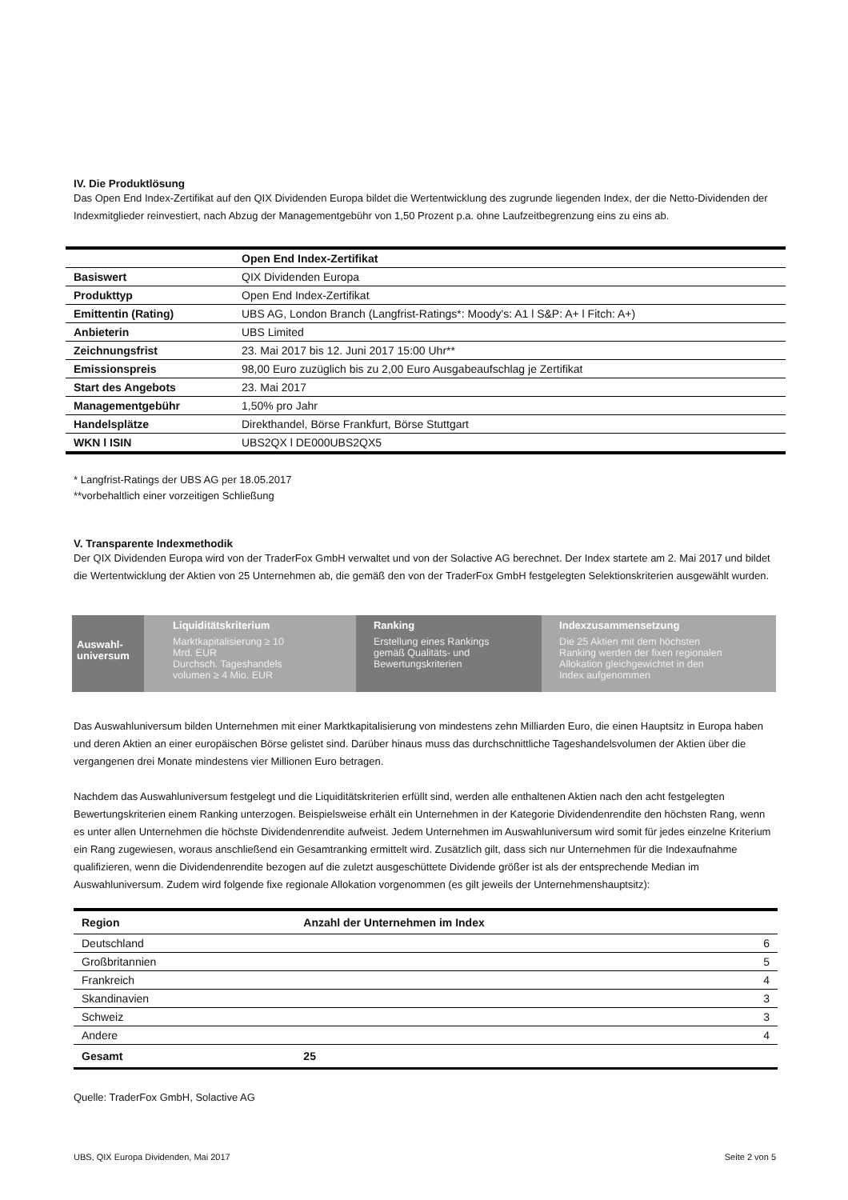IV. Die Produktlösung
Das Open End Index-Zertifikat auf den QIX Dividenden Europa bildet die Wertentwicklung des zugrunde liegenden Index, der die Netto-Dividenden der Indexmitglieder reinvestiert, nach Abzug der Managementgebühr von 1,50 Prozent p.a. ohne Laufzeitbegrenzung eins zu eins ab.
| | Open End Index-Zertifikat |
| Basiswert | QIX Dividenden Europa |
| Produkttyp | Open End Index-Zertifikat |
| Emittentin (Rating) | UBS AG, London Branch (Langfrist-Ratings*: Moody's: A1 l S&P: A+ l Fitch: A+) |
| Anbieterin | UBS Limited |
| Zeichnungsfrist | 23. Mai 2017 bis 12. Juni 2017 15:00 Uhr** |
| Emissionspreis | 98,00 Euro zuzüglich bis zu 2,00 Euro Ausgabeaufschlag je Zertifikat |
| Start des Angebots | 23. Mai 2017 |
| Managementgebühr | 1,50% pro Jahr |
| Handelsplätze | Direkthandel, Börse Frankfurt, Börse Stuttgart |
| WKN l ISIN | UBS2QX l DE000UBS2QX5 |
* Langfrist-Ratings der UBS AG per 18.05.2017
**vorbehaltlich einer vorzeitigen Schließung
V. Transparente Indexmethodik
Der QIX Dividenden Europa wird von der TraderFox GmbH verwaltet und von der Solactive AG berechnet. Der Index startete am 2. Mai 2017 und bildet die Wertentwicklung der Aktien von 25 Unternehmen ab, die gemäß den von der TraderFox GmbH festgelegten Selektionskriterien ausgewählt wurden.
Auswahl-
universum
Liquiditätskriterium
Marktkapitalisierung ≥ 10
Mrd. EUR
Durchsch. Tageshandels
volumen ≥ 4 Mio. EUR
Ranking
Erstellung eines Rankings
gemäß Qualitäts- und
Bewertungskriterien
Indexzusammensetzung
Die 25 Aktien mit dem höchsten
Ranking werden der fixen regionalen
Allokation gleichgewichtet in den
Index aufgenommen
Das Auswahluniversum bilden Unternehmen mit einer Marktkapitalisierung von mindestens zehn Milliarden Euro, die einen Hauptsitz in Europa haben und deren Aktien an einer europäischen Börse gelistet sind. Darüber hinaus muss das durchschnittliche Tageshandelsvolumen der Aktien über die vergangenen drei Monate mindestens vier Millionen Euro betragen.
Nachdem das Auswahluniversum festgelegt und die Liquiditätskriterien erfüllt sind, werden alle enthaltenen Aktien nach den acht festgelegten Bewertungskriterien einem Ranking unterzogen. Beispielsweise erhält ein Unternehmen in der Kategorie Dividendenrendite den höchsten Rang, wenn es unter allen Unternehmen die höchste Dividendenrendite aufweist. Jedem Unternehmen im Auswahluniversum wird somit für jedes einzelne Kriterium ein Rang zugewiesen, woraus anschließend ein Gesamtranking ermittelt wird. Zusätzlich gilt, dass sich nur Unternehmen für die Indexaufnahme qualifizieren, wenn die Dividendenrendite bezogen auf die zuletzt ausgeschüttete Dividende größer ist als der entsprechende Median im Auswahluniversum. Zudem wird folgende fixe regionale Allokation vorgenommen (es gilt jeweils der Unternehmenshauptsitz):
| Region | Anzahl der Unternehmen im Index |
| --- | --- |
| Deutschland | 6 |
| Großbritannien | 5 |
| Frankreich | 4 |
| Skandinavien | 3 |
| Schweiz | 3 |
| Andere | 4 |
| Gesamt | 25 |
Quelle: TraderFox GmbH, Solactive AG
UBS, QIX Europa Dividenden, Mai 2017 Seite 2 von 5